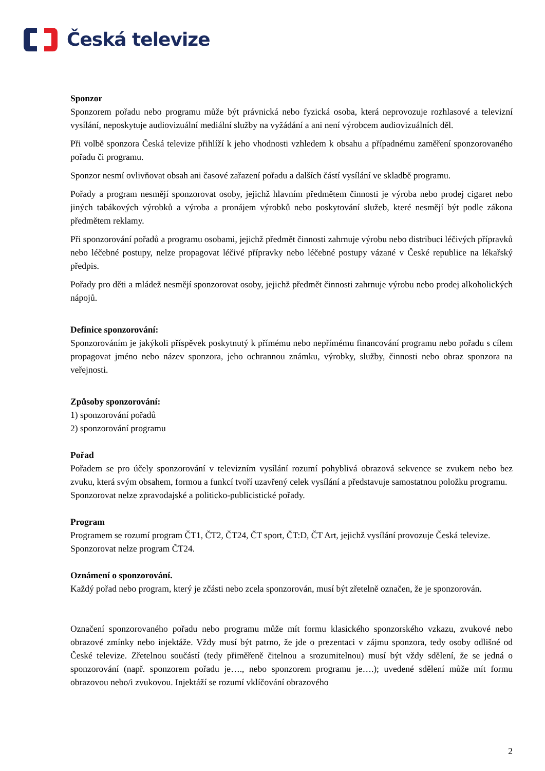Česká televize
Sponzor
Sponzorem pořadu nebo programu může být právnická nebo fyzická osoba, která neprovozuje rozhlasové a televizní vysílání, neposkytuje audiovizuální mediální služby na vyžádání a ani není výrobcem audiovizuálních děl.
Při volbě sponzora Česká televize přihlíží k jeho vhodnosti vzhledem k obsahu a případnému zaměření sponzorovaného pořadu či programu.
Sponzor nesmí ovlivňovat obsah ani časové zařazení pořadu a dalších částí vysílání ve skladbě programu.
Pořady a program nesmějí sponzorovat osoby, jejichž hlavním předmětem činnosti je výroba nebo prodej cigaret nebo jiných tabákových výrobků a výroba a pronájem výrobků nebo poskytování služeb, které nesmějí být podle zákona předmětem reklamy.
Při sponzorování pořadů a programu osobami, jejichž předmět činnosti zahrnuje výrobu nebo distribuci léčivých přípravků nebo léčebné postupy, nelze propagovat léčivé přípravky nebo léčebné postupy vázané v České republice na lékařský předpis.
Pořady pro děti a mládež nesmějí sponzorovat osoby, jejichž předmět činnosti zahrnuje výrobu nebo prodej alkoholických nápojů.
Definice sponzorování:
Sponzorováním je jakýkoli příspěvek poskytnutý k přímému nebo nepřímému financování programu nebo pořadu s cílem propagovat jméno nebo název sponzora, jeho ochrannou známku, výrobky, služby, činnosti nebo obraz sponzora na veřejnosti.
Způsoby sponzorování:
1) sponzorování pořadů
2) sponzorování programu
Pořad
Pořadem se pro účely sponzorování v televizním vysílání rozumí pohyblivá obrazová sekvence se zvukem nebo bez zvuku, která svým obsahem, formou a funkcí tvoří uzavřený celek vysílání a představuje samostatnou položku programu.
Sponzorovat nelze zpravodajské a politicko-publicistické pořady.
Program
Programem se rozumí program ČT1, ČT2, ČT24, ČT sport, ČT:D, ČT Art, jejichž vysílání provozuje Česká televize.
Sponzorovat nelze program ČT24.
Oznámení o sponzorování.
Každý pořad nebo program, který je zčásti nebo zcela sponzorován, musí být zřetelně označen, že je sponzorován.
Označení sponzorovaného pořadu nebo programu může mít formu klasického sponzorského vzkazu, zvukové nebo obrazové zmínky nebo injektáže. Vždy musí být patrno, že jde o prezentaci v zájmu sponzora, tedy osoby odlišné od České televize. Zřetelnou součástí (tedy přiměřeně čitelnou a srozumitelnou) musí být vždy sdělení, že se jedná o sponzorování (např. sponzorem pořadu je…., nebo sponzorem programu je….); uvedené sdělení může mít formu obrazovou nebo/i zvukovou. Injektáží se rozumí vklíčování obrazového
2